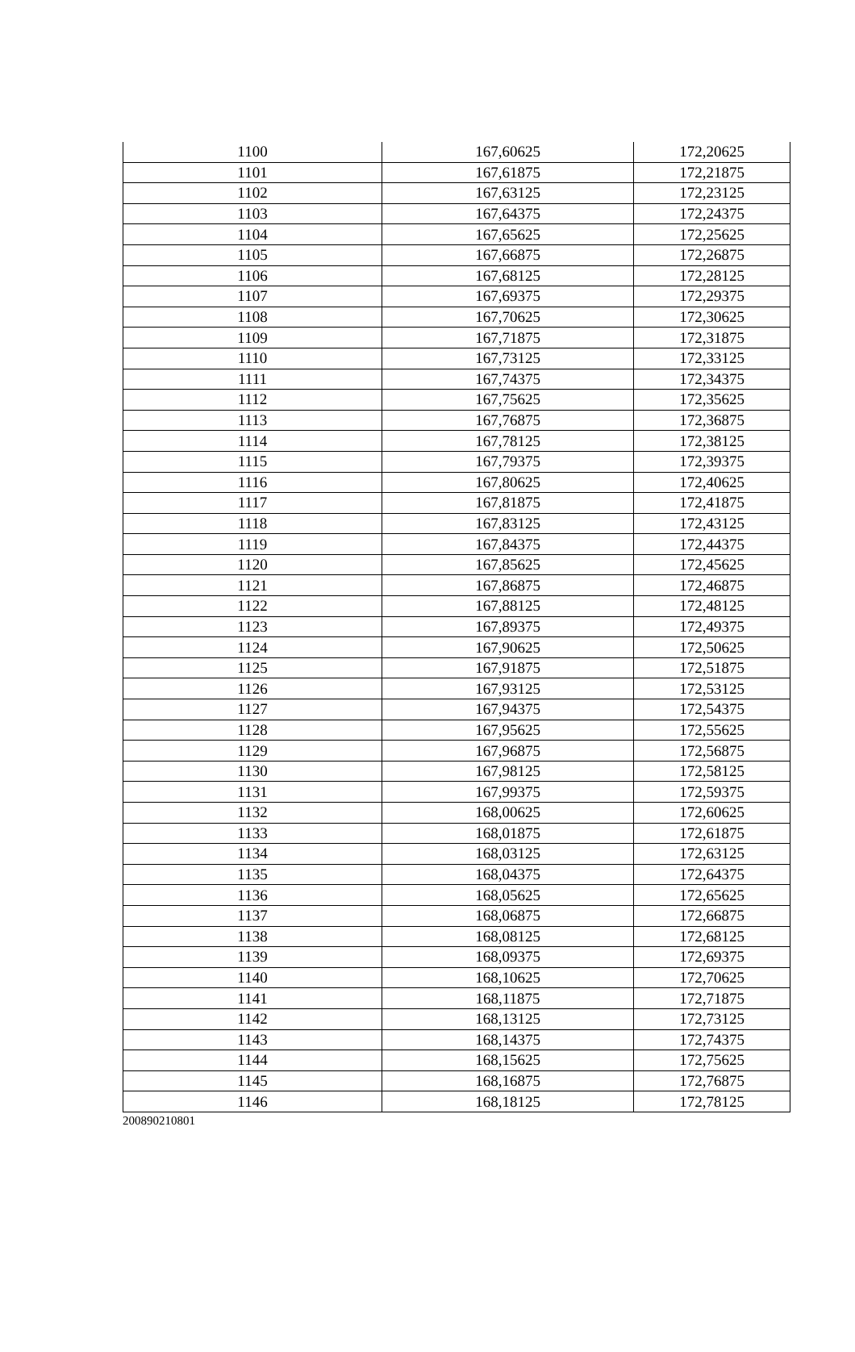| 1100 | 167,60625 | 172,20625 |
| 1101 | 167,61875 | 172,21875 |
| 1102 | 167,63125 | 172,23125 |
| 1103 | 167,64375 | 172,24375 |
| 1104 | 167,65625 | 172,25625 |
| 1105 | 167,66875 | 172,26875 |
| 1106 | 167,68125 | 172,28125 |
| 1107 | 167,69375 | 172,29375 |
| 1108 | 167,70625 | 172,30625 |
| 1109 | 167,71875 | 172,31875 |
| 1110 | 167,73125 | 172,33125 |
| 1111 | 167,74375 | 172,34375 |
| 1112 | 167,75625 | 172,35625 |
| 1113 | 167,76875 | 172,36875 |
| 1114 | 167,78125 | 172,38125 |
| 1115 | 167,79375 | 172,39375 |
| 1116 | 167,80625 | 172,40625 |
| 1117 | 167,81875 | 172,41875 |
| 1118 | 167,83125 | 172,43125 |
| 1119 | 167,84375 | 172,44375 |
| 1120 | 167,85625 | 172,45625 |
| 1121 | 167,86875 | 172,46875 |
| 1122 | 167,88125 | 172,48125 |
| 1123 | 167,89375 | 172,49375 |
| 1124 | 167,90625 | 172,50625 |
| 1125 | 167,91875 | 172,51875 |
| 1126 | 167,93125 | 172,53125 |
| 1127 | 167,94375 | 172,54375 |
| 1128 | 167,95625 | 172,55625 |
| 1129 | 167,96875 | 172,56875 |
| 1130 | 167,98125 | 172,58125 |
| 1131 | 167,99375 | 172,59375 |
| 1132 | 168,00625 | 172,60625 |
| 1133 | 168,01875 | 172,61875 |
| 1134 | 168,03125 | 172,63125 |
| 1135 | 168,04375 | 172,64375 |
| 1136 | 168,05625 | 172,65625 |
| 1137 | 168,06875 | 172,66875 |
| 1138 | 168,08125 | 172,68125 |
| 1139 | 168,09375 | 172,69375 |
| 1140 | 168,10625 | 172,70625 |
| 1141 | 168,11875 | 172,71875 |
| 1142 | 168,13125 | 172,73125 |
| 1143 | 168,14375 | 172,74375 |
| 1144 | 168,15625 | 172,75625 |
| 1145 | 168,16875 | 172,76875 |
| 1146 | 168,18125 | 172,78125 |
200890210801